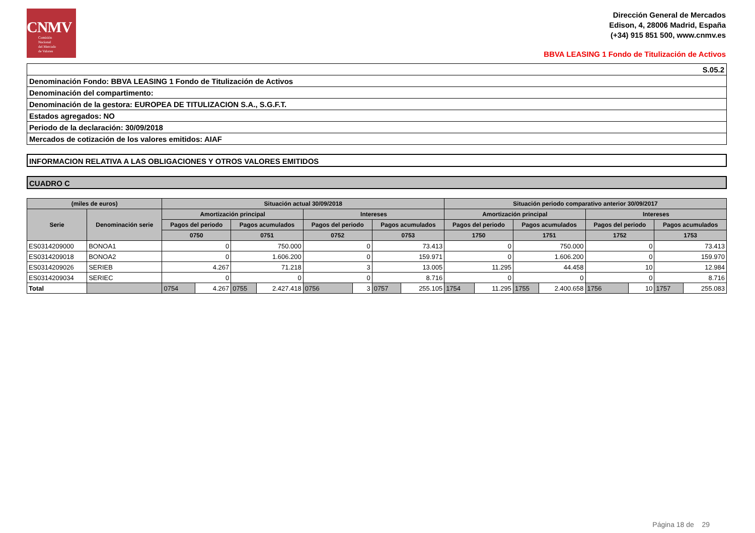CNMV
Comisión
Nacional
del Mercado
de Valores
Dirección General de Mercados
Edison, 4, 28006 Madrid, España
(+34) 915 851 500, www.cnmv.es
BBVA LEASING 1 Fondo de Titulización de Activos
S.05.2
Denominación Fondo: BBVA LEASING 1 Fondo de Titulización de Activos
Denominación del compartimento:
Denominación de la gestora: EUROPEA DE TITULIZACION S.A., S.G.F.T.
Estados agregados: NO
Periodo de la declaración: 30/09/2018
Mercados de cotización de los valores emitidos: AIAF
INFORMACION RELATIVA A LAS OBLIGACIONES Y OTROS VALORES EMITIDOS
CUADRO C
| (miles de euros) | | Situación actual 30/09/2018 | | | | | | | | Situación periodo comparativo anterior 30/09/2017 | | | | | | | |
| --- | --- | --- | --- | --- | --- | --- | --- | --- | --- | --- | --- | --- | --- | --- | --- | --- | --- |
| Serie | Denominación serie | Amortización principal | | | | Intereses | | | | Amortización principal | | | | Intereses | | | |
| | | Pagos del periodo | | Pagos acumulados | | Pagos del periodo | | Pagos acumulados | | Pagos del periodo | | Pagos acumulados | | Pagos del periodo | | Pagos acumulados | |
| | | 0750 | | 0751 | | 0752 | | 0753 | | 1750 | | 1751 | | 1752 | | 1753 | |
| ES0314209000 | BONOA1 | 0 | | 750.000 | | 0 | | 73.413 | | 0 | | 750.000 | | 0 | | 73.413 | |
| ES0314209018 | BONOA2 | 0 | | 1.606.200 | | 0 | | 159.971 | | 0 | | 1.606.200 | | 0 | | 159.970 | |
| ES0314209026 | SERIEB | 4.267 | | 71.218 | | 3 | | 13.005 | | 11.295 | | 44.458 | | 10 | | 12.984 | |
| ES0314209034 | SERIEC | 0 | | 0 | | 0 | | 8.716 | | 0 | | 0 | | 0 | | 8.716 | |
| Total | | 0754 | 4.267 | 0755 | 2.427.418 | 0756 | 3 | 0757 | 255.105 | 1754 | 11.295 | 1755 | 2.400.658 | 1756 | 10 | 1757 | 255.083 |
Página 18 de 29